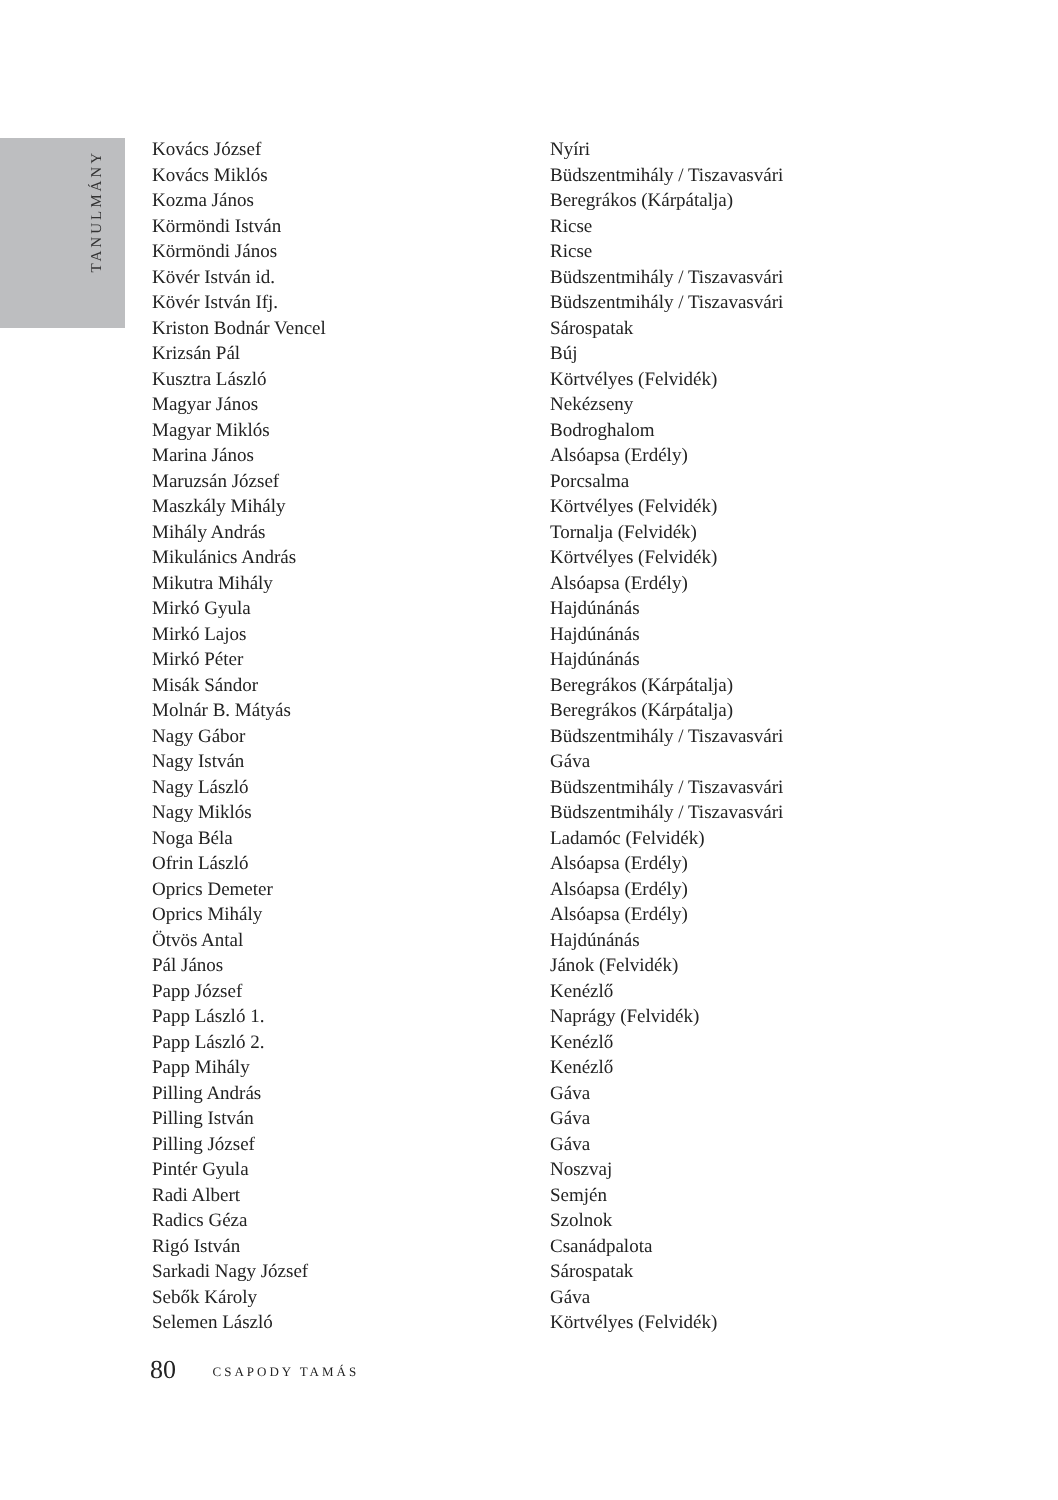TANULMÁNY
| Kovács József | Nyíri |
| Kovács Miklós | Büdszentmihály / Tiszavasvári |
| Kozma János | Beregrákos (Kárpátalja) |
| Körmöndi István | Ricse |
| Körmöndi János | Ricse |
| Kövér István id. | Büdszentmihály / Tiszavasvári |
| Kövér István Ifj. | Büdszentmihály / Tiszavasvári |
| Kriston Bodnár Vencel | Sárospatak |
| Krizsán Pál | Búj |
| Kusztra László | Körtvélyes (Felvidék) |
| Magyar János | Nekézseny |
| Magyar Miklós | Bodroghalom |
| Marina János | Alsóapsa (Erdély) |
| Maruzsán József | Porcsalma |
| Maszkály Mihály | Körtvélyes (Felvidék) |
| Mihály András | Tornalja (Felvidék) |
| Mikulánics András | Körtvélyes (Felvidék) |
| Mikutra Mihály | Alsóapsa (Erdély) |
| Mirkó Gyula | Hajdúnánás |
| Mirkó Lajos | Hajdúnánás |
| Mirkó Péter | Hajdúnánás |
| Misák Sándor | Beregrákos (Kárpátalja) |
| Molnár B. Mátyás | Beregrákos (Kárpátalja) |
| Nagy Gábor | Büdszentmihály / Tiszavasvári |
| Nagy István | Gáva |
| Nagy László | Büdszentmihály / Tiszavasvári |
| Nagy Miklós | Büdszentmihály / Tiszavasvári |
| Noga Béla | Ladamóc (Felvidék) |
| Ofrin László | Alsóapsa (Erdély) |
| Oprics Demeter | Alsóapsa (Erdély) |
| Oprics Mihály | Alsóapsa (Erdély) |
| Ötvös Antal | Hajdúnánás |
| Pál János | Jánok (Felvidék) |
| Papp József | Kenézlő |
| Papp László 1. | Naprágy (Felvidék) |
| Papp László 2. | Kenézlő |
| Papp Mihály | Kenézlő |
| Pilling András | Gáva |
| Pilling István | Gáva |
| Pilling József | Gáva |
| Pintér Gyula | Noszvaj |
| Radi Albert | Semjén |
| Radics Géza | Szolnok |
| Rigó István | Csanádpalota |
| Sarkadi Nagy József | Sárospatak |
| Sebők Károly | Gáva |
| Selemen László | Körtvélyes (Felvidék) |
80 CSAPODY TAMÁS